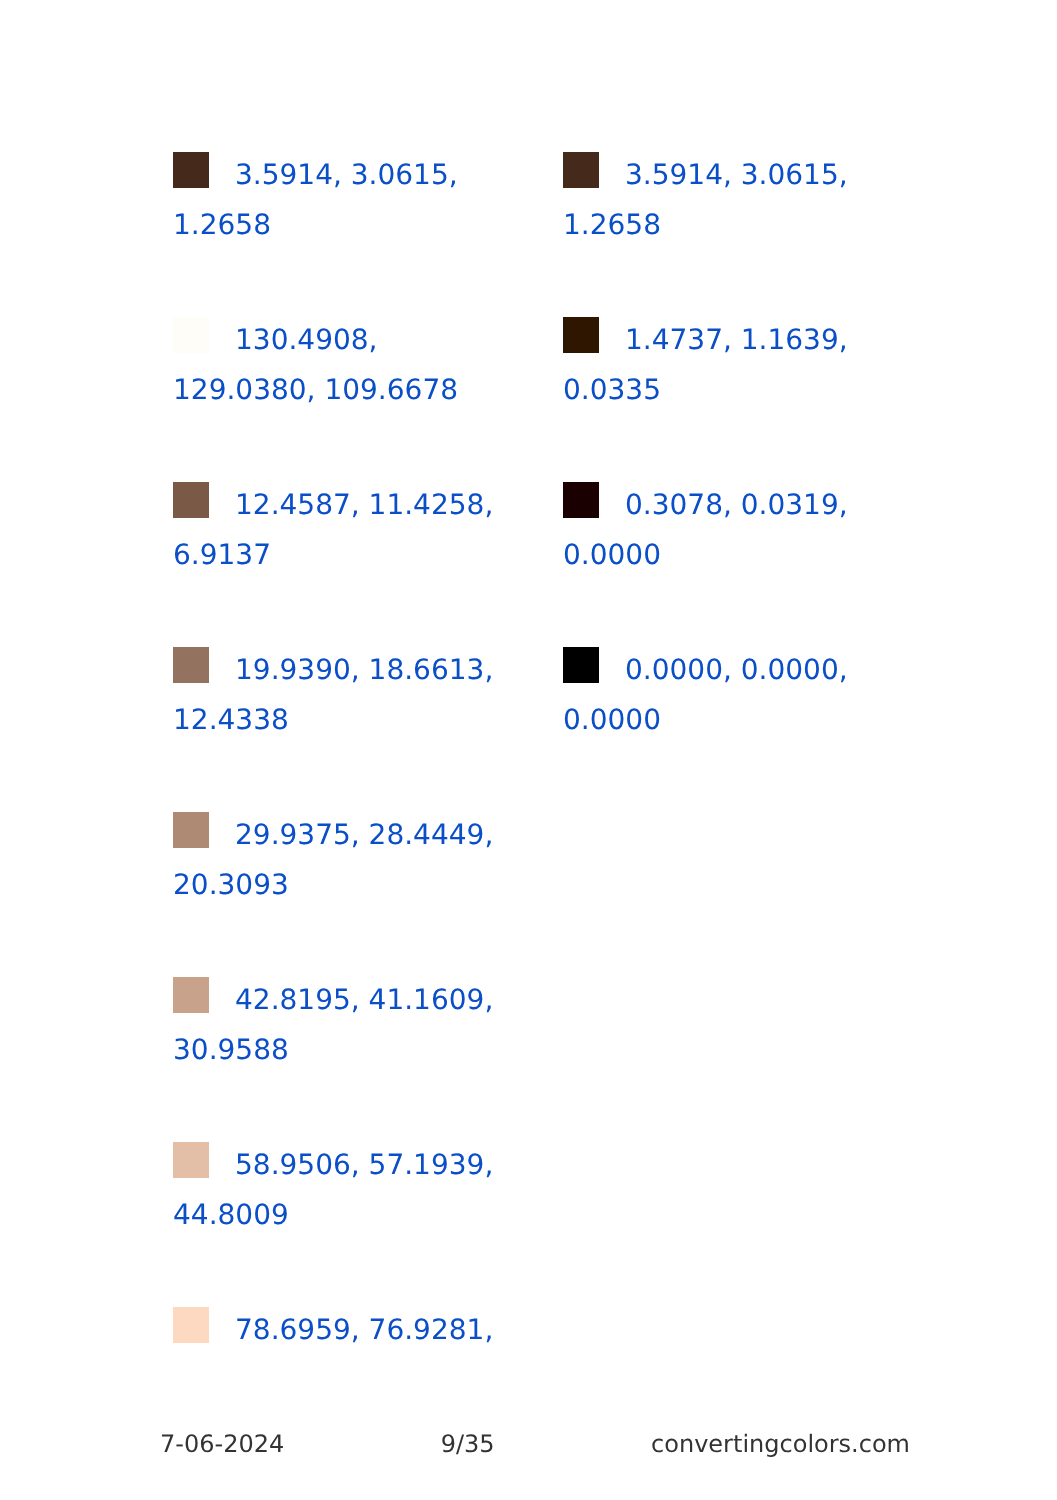3.5914, 3.0615, 1.2658
130.4908, 129.0380, 109.6678
12.4587, 11.4258, 6.9137
19.9390, 18.6613, 12.4338
29.9375, 28.4449, 20.3093
42.8195, 41.1609, 30.9588
58.9506, 57.1939, 44.8009
78.6959, 76.9281,
3.5914, 3.0615, 1.2658
1.4737, 1.1639, 0.0335
0.3078, 0.0319, 0.0000
0.0000, 0.0000, 0.0000
7-06-2024 9/35 convertingcolors.com